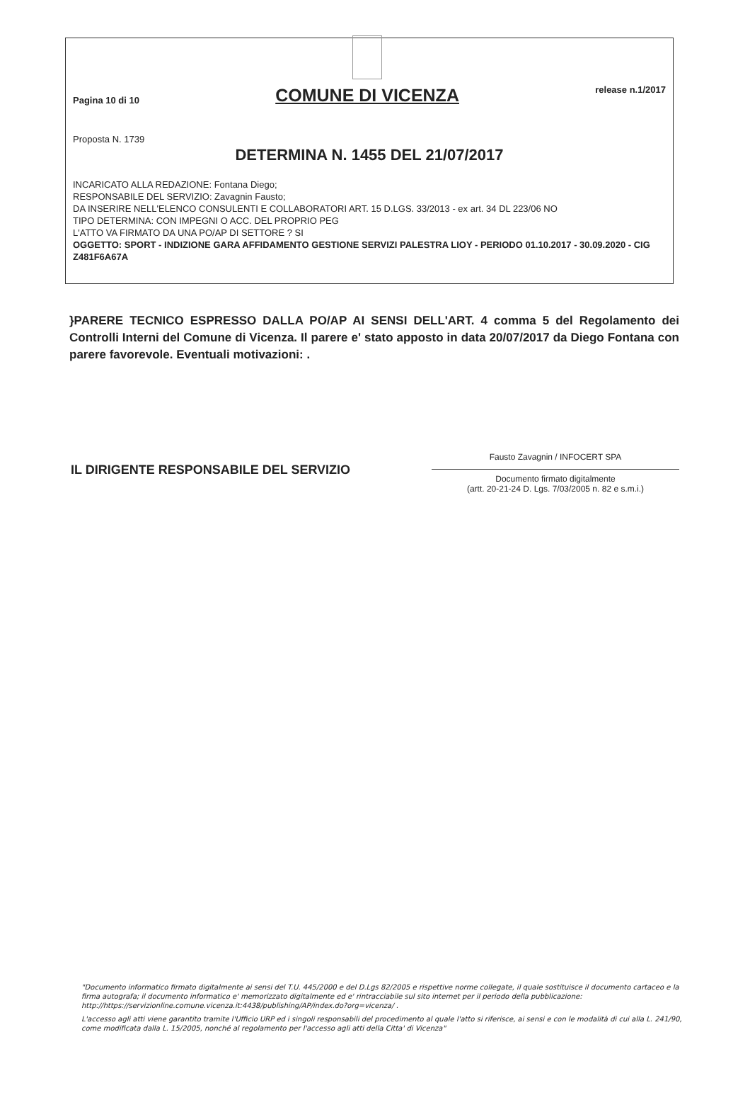Pagina 10 di 10
COMUNE DI VICENZA
release n.1/2017
Proposta N. 1739
DETERMINA N. 1455 DEL 21/07/2017
INCARICATO ALLA REDAZIONE: Fontana Diego;
RESPONSABILE DEL SERVIZIO: Zavagnin Fausto;
DA INSERIRE NELL'ELENCO CONSULENTI E COLLABORATORI ART. 15 D.LGS. 33/2013 - ex art. 34 DL 223/06 NO
TIPO DETERMINA: CON IMPEGNI O ACC. DEL PROPRIO PEG
L'ATTO VA FIRMATO DA UNA PO/AP DI SETTORE ? SI
OGGETTO: SPORT - INDIZIONE GARA AFFIDAMENTO GESTIONE SERVIZI PALESTRA LIOY - PERIODO 01.10.2017 - 30.09.2020 - CIG Z481F6A67A
}PARERE TECNICO ESPRESSO DALLA PO/AP AI SENSI DELL'ART. 4 comma 5 del Regolamento dei Controlli Interni del Comune di Vicenza. Il parere e' stato apposto in data 20/07/2017 da Diego Fontana con parere favorevole. Eventuali motivazioni: .
IL DIRIGENTE RESPONSABILE DEL SERVIZIO
Fausto Zavagnin / INFOCERT SPA
Documento firmato digitalmente
(artt. 20-21-24 D. Lgs. 7/03/2005 n. 82 e s.m.i.)
"Documento informatico firmato digitalmente ai sensi del T.U. 445/2000 e del D.Lgs 82/2005 e rispettive norme collegate, il quale sostituisce il documento cartaceo e la firma autografa; il documento informatico e' memorizzato digitalmente ed e' rintracciabile sul sito internet per il periodo della pubblicazione: http://https://servizionline.comune.vicenza.it:4438/publishing/AP/index.do?org=vicenza/ .
L'accesso agli atti viene garantito tramite l'Ufficio URP ed i singoli responsabili del procedimento al quale l'atto si riferisce, ai sensi e con le modalità di cui alla L. 241/90, come modificata dalla L. 15/2005, nonché al regolamento per l'accesso agli atti della Citta' di Vicenza"